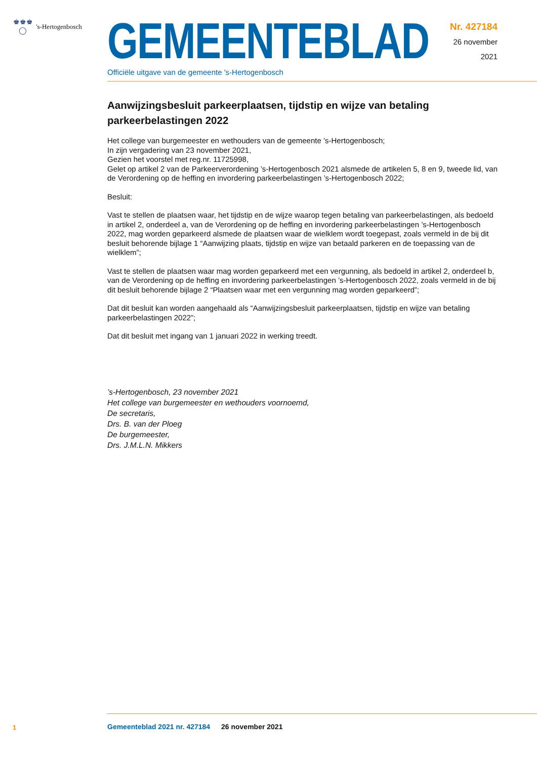♚♚♚
◯ 's-Hertogenbosch
GEMEENTEBLAD
Officiële uitgave van de gemeente 's-Hertogenbosch
Nr. 427184
26 november
2021
Aanwijzingsbesluit parkeerplaatsen, tijdstip en wijze van betaling parkeerbelastingen 2022
Het college van burgemeester en wethouders van de gemeente ’s-Hertogenbosch;
In zijn vergadering van 23 november 2021,
Gezien het voorstel met reg.nr. 11725998,
Gelet op artikel 2 van de Parkeerverordening ’s-Hertogenbosch 2021 alsmede de artikelen 5, 8 en 9, tweede lid, van de Verordening op de heffing en invordering parkeerbelastingen ’s-Hertogenbosch 2022;
Besluit:
Vast te stellen de plaatsen waar, het tijdstip en de wijze waarop tegen betaling van parkeerbelastingen, als bedoeld in artikel 2, onderdeel a, van de Verordening op de heffing en invordering parkeerbelastingen ’s-Hertogenbosch 2022, mag worden geparkeerd alsmede de plaatsen waar de wielklem wordt toegepast, zoals vermeld in de bij dit besluit behorende bijlage 1 “Aanwijzing plaats, tijdstip en wijze van betaald parkeren en de toepassing van de wielklem”;
Vast te stellen de plaatsen waar mag worden geparkeerd met een vergunning, als bedoeld in artikel 2, onderdeel b, van de Verordening op de heffing en invordering parkeerbelastingen ’s-Hertogenbosch 2022, zoals vermeld in de bij dit besluit behorende bijlage 2 “Plaatsen waar met een vergunning mag worden geparkeerd”;
Dat dit besluit kan worden aangehaald als “Aanwijzingsbesluit parkeerplaatsen, tijdstip en wijze van betaling parkeerbelastingen 2022”;
Dat dit besluit met ingang van 1 januari 2022 in werking treedt.
’s-Hertogenbosch, 23 november 2021
Het college van burgemeester en wethouders voornoemd,
De secretaris,
Drs. B. van der Ploeg
De burgemeester,
Drs. J.M.L.N. Mikkers
1
Gemeenteblad 2021 nr. 427184 26 november 2021